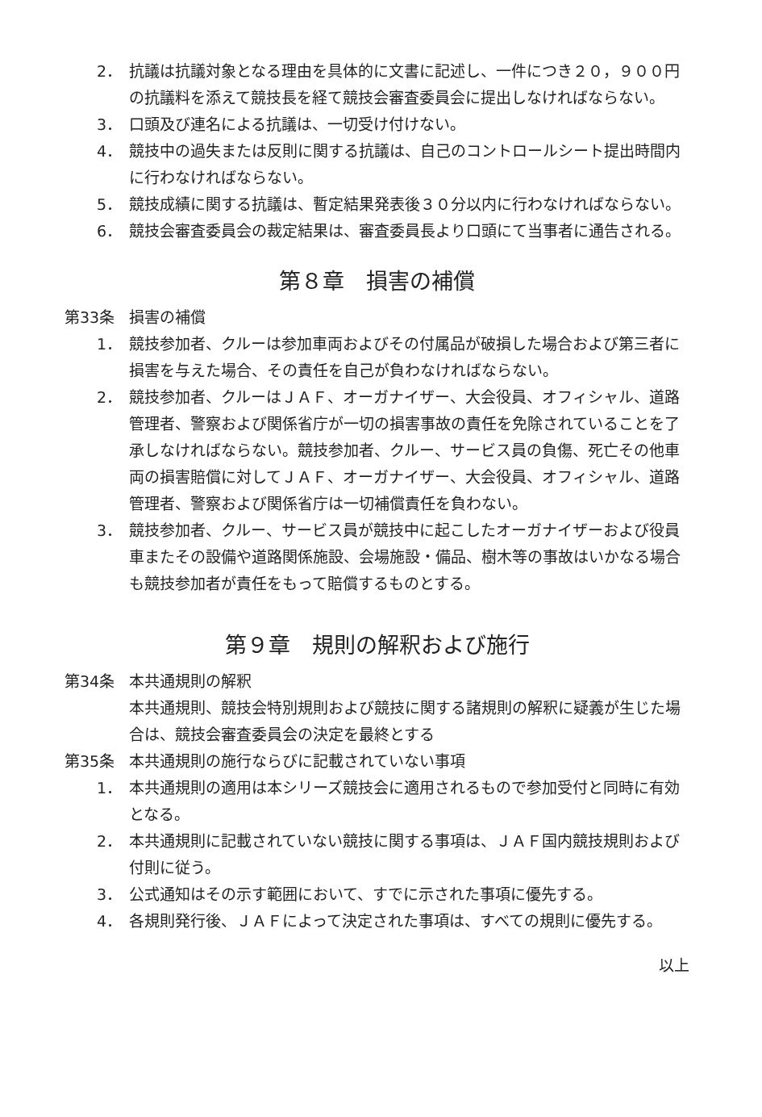2． 抗議は抗議対象となる理由を具体的に文書に記述し、一件につき２０，９００円の抗議料を添えて競技長を経て競技会審査委員会に提出しなければならない。
3． 口頭及び連名による抗議は、一切受け付けない。
4． 競技中の過失または反則に関する抗議は、自己のコントロールシート提出時間内に行わなければならない。
5． 競技成績に関する抗議は、暫定結果発表後３０分以内に行わなければならない。
6． 競技会審査委員会の裁定結果は、審査委員長より口頭にて当事者に通告される。
第８章　損害の補償
第33条 損害の補償
1． 競技参加者、クルーは参加車両およびその付属品が破損した場合および第三者に損害を与えた場合、その責任を自己が負わなければならない。
2． 競技参加者、クルーはＪＡＦ、オーガナイザー、大会役員、オフィシャル、道路管理者、警察および関係省庁が一切の損害事故の責任を免除されていることを了承しなければならない。競技参加者、クルー、サービス員の負傷、死亡その他車両の損害賠償に対してＪＡＦ、オーガナイザー、大会役員、オフィシャル、道路管理者、警察および関係省庁は一切補償責任を負わない。
3． 競技参加者、クルー、サービス員が競技中に起こしたオーガナイザーおよび役員車またその設備や道路関係施設、会場施設・備品、樹木等の事故はいかなる場合も競技参加者が責任をもって賠償するものとする。
第９章　規則の解釈および施行
第34条 本共通規則の解釈
本共通規則、競技会特別規則および競技に関する諸規則の解釈に疑義が生じた場合は、競技会審査委員会の決定を最終とする
第35条 本共通規則の施行ならびに記載されていない事項
1． 本共通規則の適用は本シリーズ競技会に適用されるもので参加受付と同時に有効となる。
2． 本共通規則に記載されていない競技に関する事項は、ＪＡＦ国内競技規則および付則に従う。
3． 公式通知はその示す範囲において、すでに示された事項に優先する。
4． 各規則発行後、ＪＡＦによって決定された事項は、すべての規則に優先する。
以上